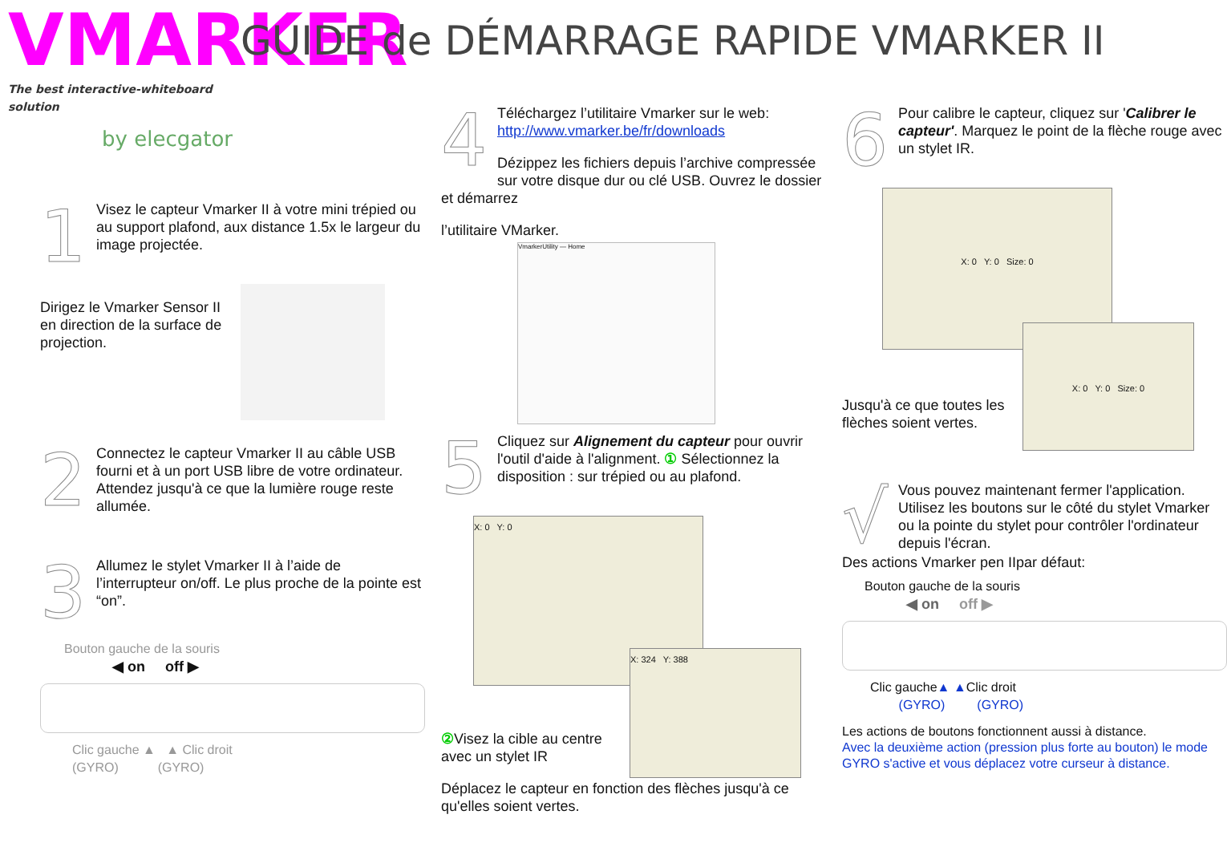VMARKER
The best interactive-whiteboard solution
by elecgator
GUIDE de DÉMARRAGE RAPIDE VMARKER II
1
Visez le capteur Vmarker II à votre mini trépied ou au support plafond, aux distance 1.5x le largeur du image projectée.
Dirigez le Vmarker Sensor II en direction de la surface de projection.
2
Connectez le capteur Vmarker II au câble USB fourni et à un port USB libre de votre ordinateur. Attendez jusqu'à ce que la lumière rouge reste allumée.
3
Allumez le stylet Vmarker II à l’aide de l’interrupteur on/off. Le plus proche de la pointe est “on”.
Bouton gauche de la souris
◀ on off ▶
Clic gauche ▲ ▲ Clic droit
(GYRO) (GYRO)
4
Téléchargez l’utilitaire Vmarker sur le web: http://www.vmarker.be/fr/downloads
Dézippez les fichiers depuis l’archive compressée sur votre disque dur ou clé USB. Ouvrez le dossier et démarrez
l’utilitaire VMarker.
VmarkerUtility — Home
5
Cliquez sur Alignement du capteur pour ouvrir l'outil d'aide à l'alignment. ① Sélectionnez la disposition : sur trépied ou au plafond.
X: 0 Y: 0
X: 324 Y: 388
② Visez la cible au centre avec un stylet IR
Déplacez le capteur en fonction des flèches jusqu'à ce qu'elles soient vertes.
6
Pour calibre le capteur, cliquez sur 'Calibrer le capteur'. Marquez le point de la flèche rouge avec un stylet IR.
X: 0 Y: 0 Size: 0
Jusqu'à ce que toutes les flèches soient vertes.
X: 0 Y: 0 Size: 0
√
Vous pouvez maintenant fermer l'application.
Utilisez les boutons sur le côté du stylet Vmarker ou la pointe du stylet pour contrôler l'ordinateur depuis l'écran.
Des actions Vmarker pen IIpar défaut:
Bouton gauche de la souris
◀ on off ▶
Clic gauche▲ ▲Clic droit
(GYRO) (GYRO)
Les actions de boutons fonctionnent aussi à distance.
Avec la deuxième action (pression plus forte au bouton) le mode GYRO s'active et vous déplacez votre curseur à distance.